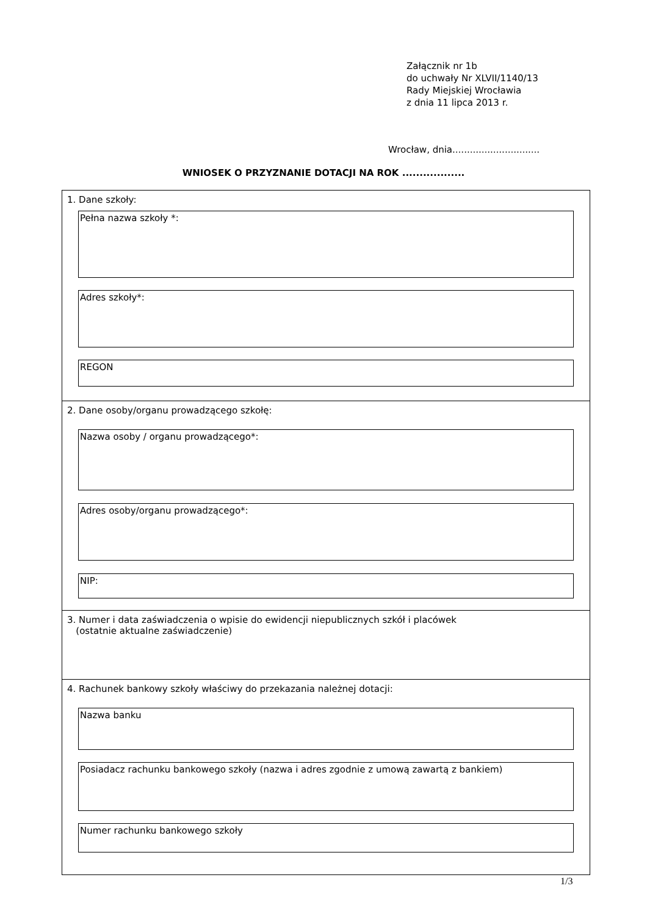Załącznik nr 1b
do uchwały Nr XLVII/1140/13
Rady Miejskiej Wrocławia
z dnia 11 lipca 2013 r.
Wrocław, dnia..............................
WNIOSEK O PRZYZNANIE DOTACJI NA ROK ..................
1. Dane szkoły:
Pełna nazwa szkoły *:
Adres szkoły*:
REGON
2. Dane osoby/organu prowadzącego szkołę:
Nazwa osoby / organu prowadzącego*:
Adres osoby/organu prowadzącego*:
NIP:
3. Numer i data zaświadczenia o wpisie do ewidencji niepublicznych szkół i placówek
(ostatnie aktualne zaświadczenie)
4. Rachunek bankowy szkoły właściwy do przekazania należnej dotacji:
Nazwa banku
Posiadacz rachunku bankowego szkoły (nazwa i adres zgodnie z umową zawartą z bankiem)
Numer rachunku bankowego szkoły
1/3